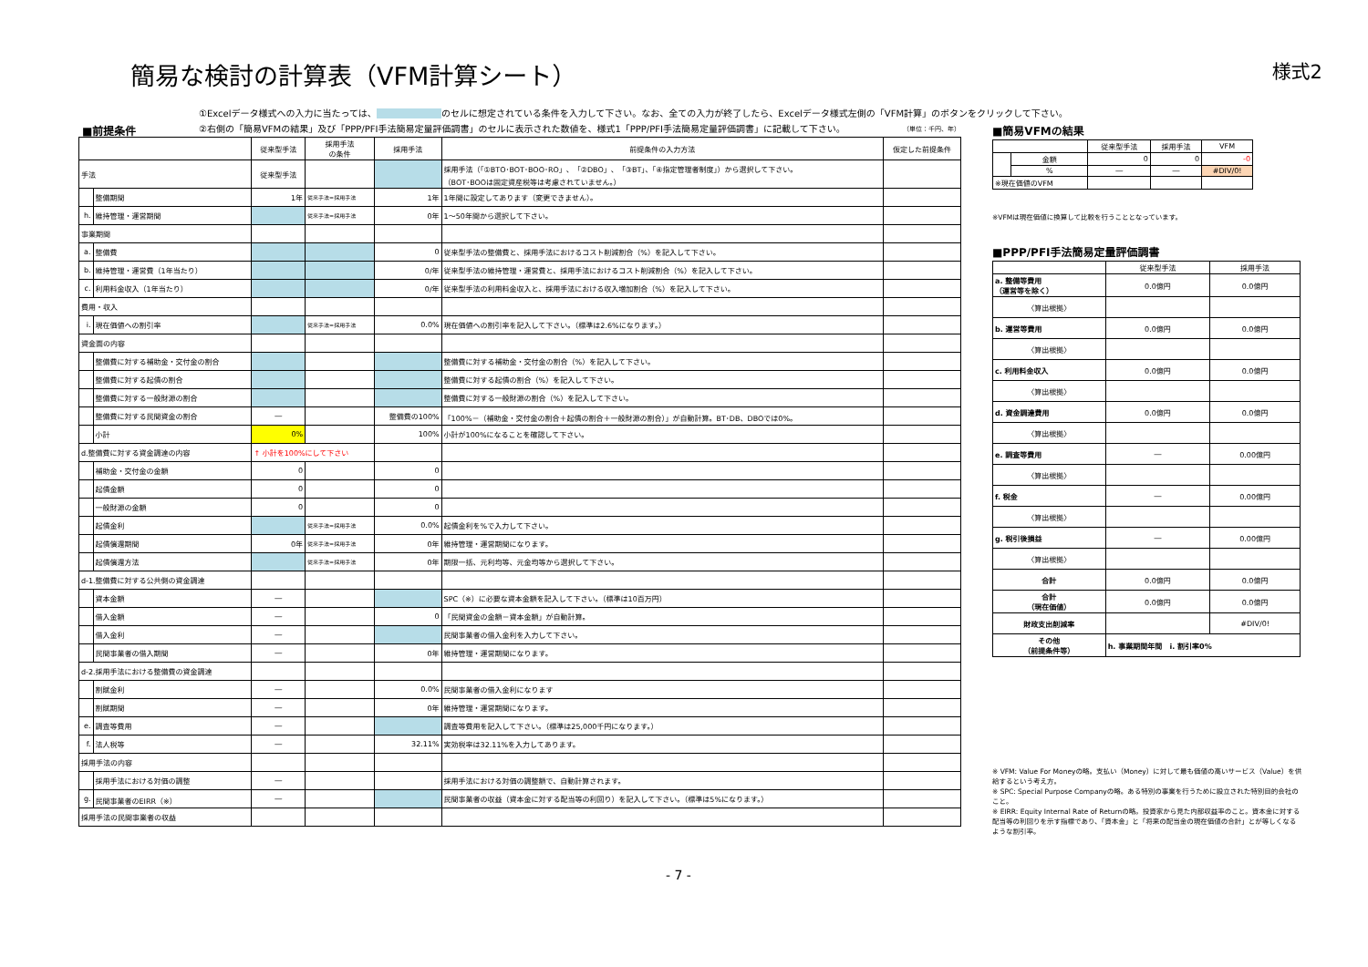簡易な検討の計算表（VFM計算シート） 様式2
①Excelデータ様式への入力に当たっては、 のセルに想定されている条件を入力して下さい。なお、全ての入力が終了したら、Excelデータ様式左側の「VFM計算」のボタンをクリックして下さい。
②右側の「簡易VFMの結果」及び「PPP/PFI手法簡易定量評価調書」のセルに表示された数値を、様式1「PPP/PFI手法簡易定量評価調書」に記載して下さい。
■前提条件 （単位：千円、年）
| | | 従来型手法 | 採用手法 の条件 | 採用手法 | 前提条件の入力方法 | 仮定した前提条件 |
| --- | --- | --- | --- | --- | --- | --- |
| 手法 | | 従来型手法 | | | 採用手法（「①BTO･BOT･BOO･RO」、「②DBO」、「③BT」、「④指定管理者制度」）から選択して下さい。 （BOT･BOOは固定資産税等は考慮されていません。） | |
| | 整備期間 | 1年 | 従来手法=採用手法 | 1年 | 1年間に設定してあります（変更できません）。 | |
| h. | 維持管理・運営期間 | | 従来手法=採用手法 | 0年 | 1～50年間から選択して下さい。 | |
| 事業期間 | | | | | | |
| a. | 整備費 | | | 0 | 従来型手法の整備費と、採用手法におけるコスト削減割合（%）を記入して下さい。 | |
| b. | 維持管理・運営費（1年当たり） | | | 0/年 | 従来型手法の維持管理・運営費と、採用手法におけるコスト削減割合（%）を記入して下さい。 | |
| c. | 利用料金収入（1年当たり） | | | 0/年 | 従来型手法の利用料金収入と、採用手法における収入増加割合（%）を記入して下さい。 | |
| 費用・収入 | | | | | | |
| i. | 現在価値への割引率 | | 従来手法=採用手法 | 0.0% | 現在価値への割引率を記入して下さい。（標準は2.6%になります。） | |
| 資金面の内容 | | | | | | |
| | 整備費に対する補助金・交付金の割合 | | | | 整備費に対する補助金・交付金の割合（%）を記入して下さい。 | |
| | 整備費に対する起債の割合 | | | | 整備費に対する起債の割合（%）を記入して下さい。 | |
| | 整備費に対する一般財源の割合 | | | | 整備費に対する一般財源の割合（%）を記入して下さい。 | |
| | 整備費に対する民間資金の割合 | ― | | 整備費の100% | 「100%－（補助金・交付金の割合＋起債の割合＋一般財源の割合）」が自動計算。BT･DB、DBOでは0%。 | |
| | 小計 | 0% | | 100% | 小計が100%になることを確認して下さい。 | |
| d.整備費に対する資金調達の内容 | | ↑ 小計を100%にして下さい | | | | |
| | 補助金・交付金の金額 | 0 | | 0 | | |
| | 起債金額 | 0 | | 0 | | |
| | 一般財源の金額 | 0 | | 0 | | |
| | 起債金利 | | 従来手法=採用手法 | 0.0% | 起債金利を%で入力して下さい。 | |
| | 起債償還期間 | 0年 | 従来手法=採用手法 | 0年 | 維持管理・運営期間になります。 | |
| | 起債償還方法 | | 従来手法=採用手法 | 0年 | 期限一括、元利均等、元金均等から選択して下さい。 | |
| d-1.整備費に対する公共側の資金調達 | | | | | | |
| | 資本金額 | ― | | | SPC（※）に必要な資本金額を記入して下さい。（標準は10百万円） | |
| | 借入金額 | ― | | 0 | 「民間資金の金額－資本金額」が自動計算。 | |
| | 借入金利 | ― | | | 民間事業者の借入金利を入力して下さい。 | |
| | 民間事業者の借入期間 | ― | | 0年 | 維持管理・運営期間になります。 | |
| d-2.採用手法における整備費の資金調達 | | | | | | |
| | 割賦金利 | ― | | 0.0% | 民間事業者の借入金利になります | |
| | 割賦期間 | ― | | 0年 | 維持管理・運営期間になります。 | |
| e. | 調査等費用 | ― | | | 調査等費用を記入して下さい。（標準は25,000千円になります。） | |
| f. | 法人税等 | ― | | 32.11% | 実効税率は32.11%を入力してあります。 | |
| 採用手法の内容 | | | | | | |
| | 採用手法における対価の調整 | ― | | | 採用手法における対価の調整額で、自動計算されます。 | |
| g. | 民間事業者のEIRR（※） | ― | | | 民間事業者の収益（資本金に対する配当等の利回り）を記入して下さい。（標準は5%になります。） | |
| 採用手法の民間事業者の収益 | | | | | | |
■簡易VFMの結果
| | | 従来型手法 | 採用手法 | VFM |
| --- | --- | --- | --- | --- |
| | 金額 | 0 | 0 | -0 |
| | % | ― | ― | #DIV/0! |
| ※現在価値のVFM | | | | |
※VFMは現在価値に換算して比較を行うこととなっています。
■PPP/PFI手法簡易定量評価調書
| | 従来型手法 | 採用手法 |
| --- | --- | --- |
| a. 整備等費用 （運営等を除く） | 0.0億円 | 0.0億円 |
| 〈算出根拠〉 | | |
| b. 運営等費用 | 0.0億円 | 0.0億円 |
| 〈算出根拠〉 | | |
| c. 利用料金収入 | 0.0億円 | 0.0億円 |
| 〈算出根拠〉 | | |
| d. 資金調達費用 | 0.0億円 | 0.0億円 |
| 〈算出根拠〉 | | |
| e. 調査等費用 | ― | 0.00億円 |
| 〈算出根拠〉 | | |
| f. 税金 | ― | 0.00億円 |
| 〈算出根拠〉 | | |
| g. 税引後損益 | ― | 0.00億円 |
| 〈算出根拠〉 | | |
| 合計 | 0.0億円 | 0.0億円 |
| 合計 （現在価値） | 0.0億円 | 0.0億円 |
| 財政支出削減率 | | #DIV/0! |
| その他 （前提条件等） | h. 事業期間年間 i. 割引率0% | |
※ VFM: Value For Moneyの略。支払い（Money）に対して最も価値の高いサービス（Value）を供給するという考え方。
※ SPC: Special Purpose Companyの略。ある特別の事業を行うために設立された特別目的会社のこと。
※ EIRR: Equity Internal Rate of Returnの略。投資家から見た内部収益率のこと。資本金に対する配当等の利回りを示す指標であり、「資本金」と「将来の配当金の現在価値の合計」とが等しくなるような割引率。
- 7 -